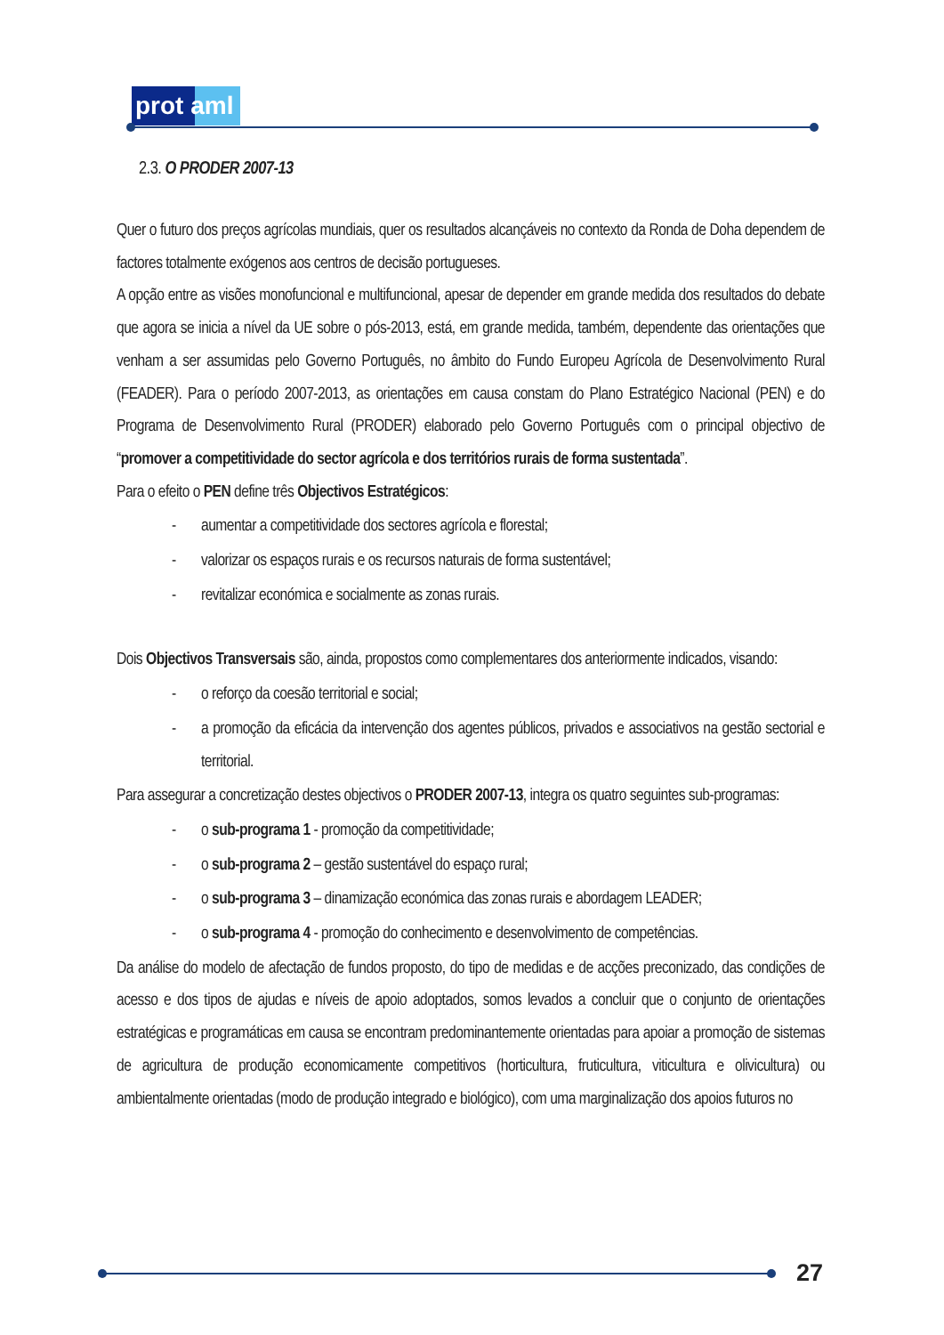prot aml
2.3. O PRODER 2007-13
Quer o futuro dos preços agrícolas mundiais, quer os resultados alcançáveis no contexto da Ronda de Doha dependem de factores totalmente exógenos aos centros de decisão portugueses.
A opção entre as visões monofuncional e multifuncional, apesar de depender em grande medida dos resultados do debate que agora se inicia a nível da UE sobre o pós-2013, está, em grande medida, também, dependente das orientações que venham a ser assumidas pelo Governo Português, no âmbito do Fundo Europeu Agrícola de Desenvolvimento Rural (FEADER). Para o período 2007-2013, as orientações em causa constam do Plano Estratégico Nacional (PEN) e do Programa de Desenvolvimento Rural (PRODER) elaborado pelo Governo Português com o principal objectivo de “promover a competitividade do sector agrícola e dos territórios rurais de forma sustentada”.
Para o efeito o PEN define três Objectivos Estratégicos:
- aumentar a competitividade dos sectores agrícola e florestal;
- valorizar os espaços rurais e os recursos naturais de forma sustentável;
- revitalizar económica e socialmente as zonas rurais.
Dois Objectivos Transversais são, ainda, propostos como complementares dos anteriormente indicados, visando:
- o reforço da coesão territorial e social;
- a promoção da eficácia da intervenção dos agentes públicos, privados e associativos na gestão sectorial e territorial.
Para assegurar a concretização destes objectivos o PRODER 2007-13, integra os quatro seguintes sub-programas:
- o sub-programa 1 - promoção da competitividade;
- o sub-programa 2 – gestão sustentável do espaço rural;
- o sub-programa 3 – dinamização económica das zonas rurais e abordagem LEADER;
- o sub-programa 4 - promoção do conhecimento e desenvolvimento de competências.
Da análise do modelo de afectação de fundos proposto, do tipo de medidas e de acções preconizado, das condições de acesso e dos tipos de ajudas e níveis de apoio adoptados, somos levados a concluir que o conjunto de orientações estratégicas e programáticas em causa se encontram predominantemente orientadas para apoiar a promoção de sistemas de agricultura de produção economicamente competitivos (horticultura, fruticultura, viticultura e olivicultura) ou ambientalmente orientadas (modo de produção integrado e biológico), com uma marginalização dos apoios futuros no
27